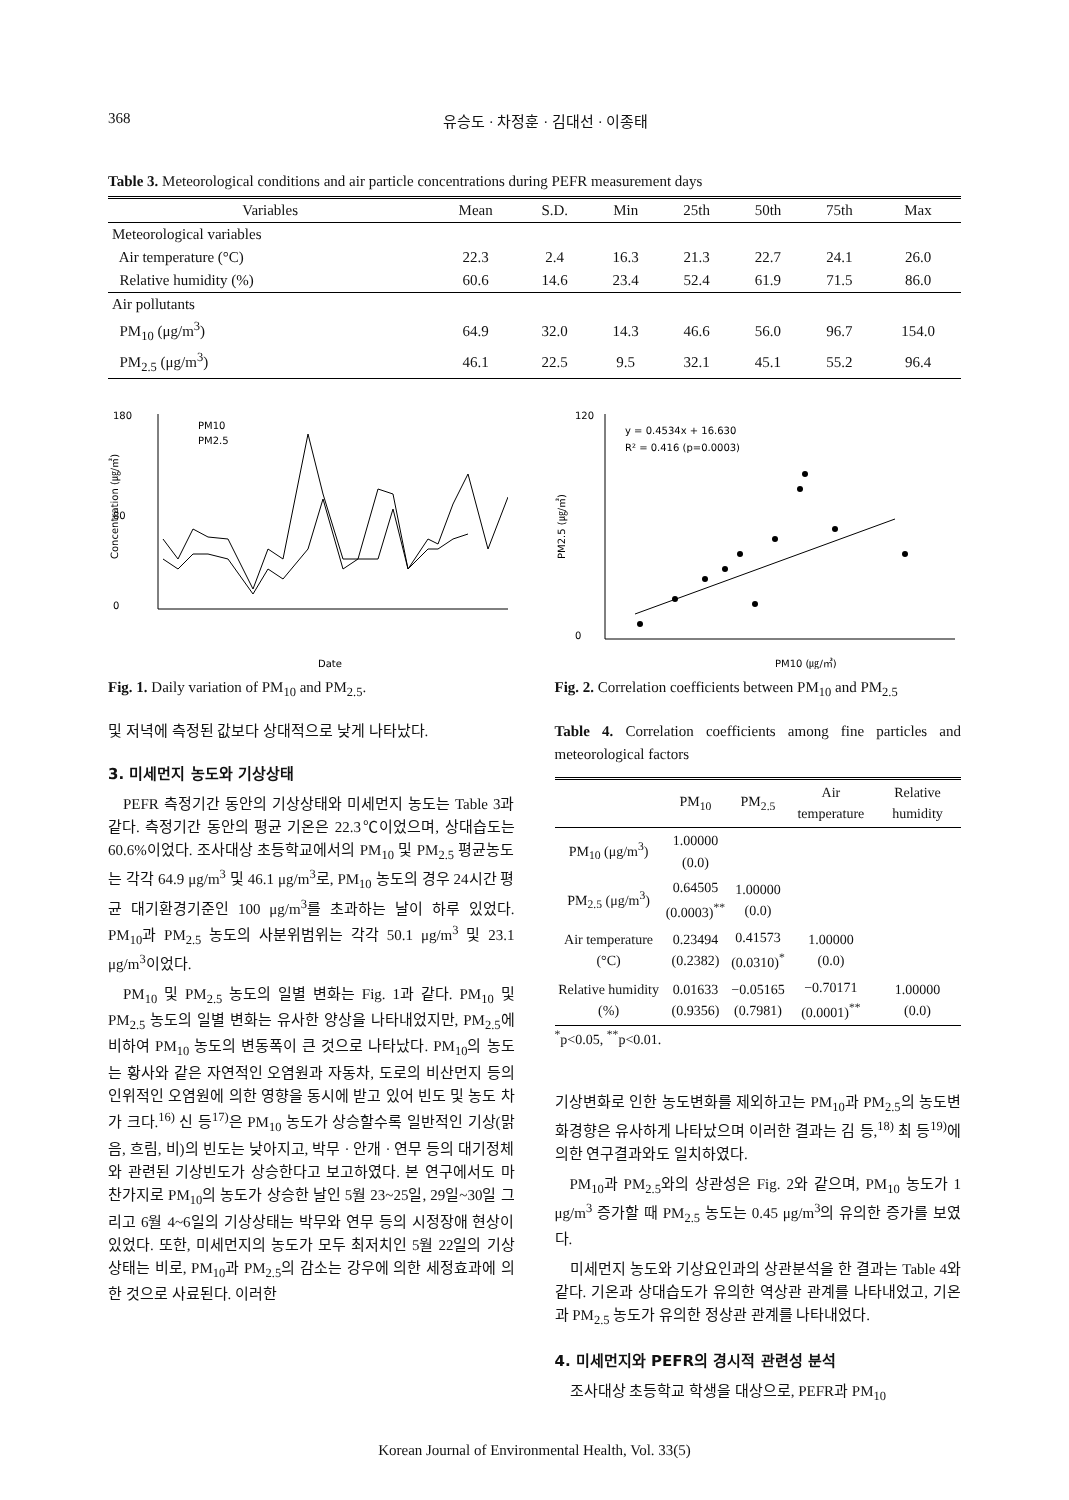368 유승도 · 차정훈 · 김대선 · 이종태
Table 3. Meteorological conditions and air particle concentrations during PEFR measurement days
| Variables | Mean | S.D. | Min | 25th | 50th | 75th | Max |
| --- | --- | --- | --- | --- | --- | --- | --- |
| Meteorological variables | | | | | | | |
| Air temperature (°C) | 22.3 | 2.4 | 16.3 | 21.3 | 22.7 | 24.1 | 26.0 |
| Relative humidity (%) | 60.6 | 14.6 | 23.4 | 52.4 | 61.9 | 71.5 | 86.0 |
| Air pollutants | | | | | | | |
| PM<sub>10</sub> (μg/m<sup>3</sup>) | 64.9 | 32.0 | 14.3 | 46.6 | 56.0 | 96.7 | 154.0 |
| PM<sub>2.5</sub> (μg/m<sup>3</sup>) | 46.1 | 22.5 | 9.5 | 32.1 | 45.1 | 55.2 | 96.4 |
180
80
0
Concentration (㎍/㎥)
PM10
PM2.5
Date
Fig. 1. Daily variation of PM<sub>10</sub> and PM<sub>2.5</sub>.
120
0
PM2.5 (㎍/㎥)
y = 0.4534x + 16.630
R² = 0.416 (p=0.0003)
PM10 (㎍/㎥)
Fig. 2. Correlation coefficients between PM<sub>10</sub> and PM<sub>2.5</sub>
및 저녁에 측정된 값보다 상대적으로 낮게 나타났다.
3. 미세먼지 농도와 기상상태
PEFR 측정기간 동안의 기상상태와 미세먼지 농도는 Table 3과 같다. 측정기간 동안의 평균 기온은 22.3℃이었으며, 상대습도는 60.6%이었다. 조사대상 초등학교에서의 PM<sub>10</sub> 및 PM<sub>2.5</sub> 평균농도는 각각 64.9 μg/m<sup>3</sup> 및 46.1 μg/m<sup>3</sup>로, PM<sub>10</sub> 농도의 경우 24시간 평균 대기환경기준인 100 μg/m<sup>3</sup>를 초과하는 날이 하루 있었다. PM<sub>10</sub>과 PM<sub>2.5</sub> 농도의 사분위범위는 각각 50.1 μg/m<sup>3</sup> 및 23.1 μg/m<sup>3</sup>이었다.
PM<sub>10</sub> 및 PM<sub>2.5</sub> 농도의 일별 변화는 Fig. 1과 같다. PM<sub>10</sub> 및 PM<sub>2.5</sub> 농도의 일별 변화는 유사한 양상을 나타내었지만, PM<sub>2.5</sub>에 비하여 PM<sub>10</sub> 농도의 변동폭이 큰 것으로 나타났다. PM<sub>10</sub>의 농도는 황사와 같은 자연적인 오염원과 자동차, 도로의 비산먼지 등의 인위적인 오염원에 의한 영향을 동시에 받고 있어 빈도 및 농도 차가 크다.<sup>16)</sup> 신 등<sup>17)</sup>은 PM<sub>10</sub> 농도가 상승할수록 일반적인 기상(맑음, 흐림, 비)의 빈도는 낮아지고, 박무 · 안개 · 연무 등의 대기정체와 관련된 기상빈도가 상승한다고 보고하였다. 본 연구에서도 마찬가지로 PM<sub>10</sub>의 농도가 상승한 날인 5월 23~25일, 29일~30일 그리고 6월 4~6일의 기상상태는 박무와 연무 등의 시정장애 현상이 있었다. 또한, 미세먼지의 농도가 모두 최저치인 5월 22일의 기상상태는 비로, PM<sub>10</sub>과 PM<sub>2.5</sub>의 감소는 강우에 의한 세정효과에 의한 것으로 사료된다. 이러한
Table 4. Correlation coefficients among fine particles and meteorological factors
| | PM<sub>10</sub> | PM<sub>2.5</sub> | Air temperature | Relative humidity |
| --- | --- | --- | --- | --- |
| PM<sub>10</sub> (μg/m<sup>3</sup>) | 1.00000 (0.0) | | | |
| PM<sub>2.5</sub> (μg/m<sup>3</sup>) | 0.64505 (0.0003)<sup>**</sup> | 1.00000 (0.0) | | |
| Air temperature (°C) | 0.23494 (0.2382) | 0.41573 (0.0310)<sup>*</sup> | 1.00000 (0.0) | |
| Relative humidity (%) | 0.01633 (0.9356) | −0.05165 (0.7981) | −0.70171 (0.0001)<sup>**</sup> | 1.00000 (0.0) |
<sup>*</sup> p<0.05, <sup>**</sup>p<0.01.
기상변화로 인한 농도변화를 제외하고는 PM<sub>10</sub>과 PM<sub>2.5</sub>의 농도변화경향은 유사하게 나타났으며 이러한 결과는 김 등,<sup>18)</sup> 최 등<sup>19)</sup>에 의한 연구결과와도 일치하였다.
PM<sub>10</sub>과 PM<sub>2.5</sub>와의 상관성은 Fig. 2와 같으며, PM<sub>10</sub> 농도가 1 μg/m<sup>3</sup> 증가할 때 PM<sub>2.5</sub> 농도는 0.45 μg/m<sup>3</sup>의 유의한 증가를 보였다.
미세먼지 농도와 기상요인과의 상관분석을 한 결과는 Table 4와 같다. 기온과 상대습도가 유의한 역상관 관계를 나타내었고, 기온과 PM<sub>2.5</sub> 농도가 유의한 정상관 관계를 나타내었다.
4. 미세먼지와 PEFR의 경시적 관련성 분석
조사대상 초등학교 학생을 대상으로, PEFR과 PM<sub>10</sub>
Korean Journal of Environmental Health, Vol. 33(5)